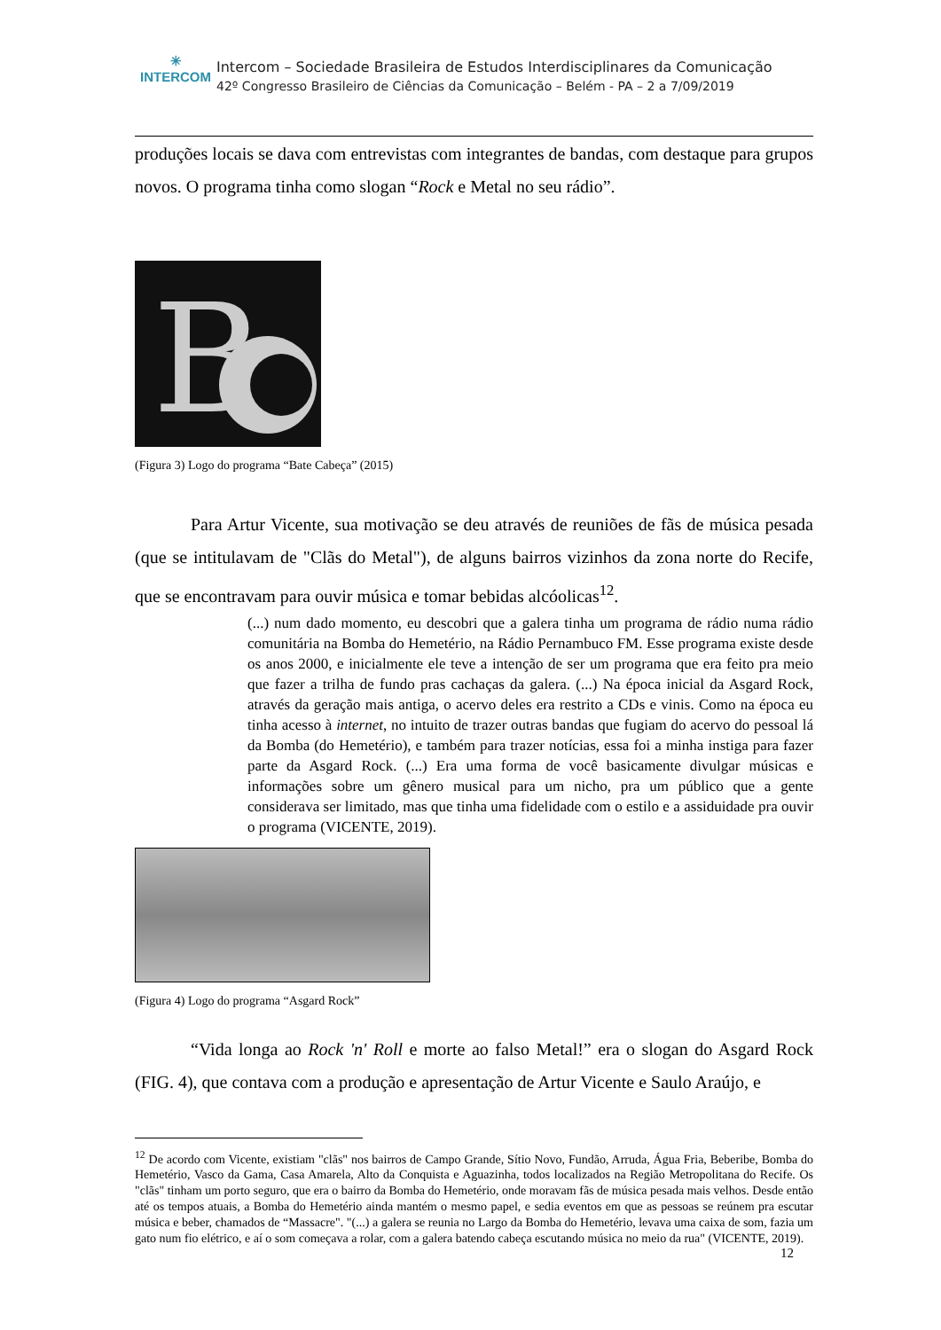✳
INTERCOM
Intercom – Sociedade Brasileira de Estudos Interdisciplinares da Comunicação
42º Congresso Brasileiro de Ciências da Comunicação – Belém - PA – 2 a 7/09/2019
produções locais se dava com entrevistas com integrantes de bandas, com destaque para grupos novos. O programa tinha como slogan “Rock e Metal no seu rádio”.
B
(Figura 3) Logo do programa “Bate Cabeça” (2015)
Para Artur Vicente, sua motivação se deu através de reuniões de fãs de música pesada (que se intitulavam de "Clãs do Metal"), de alguns bairros vizinhos da zona norte do Recife, que se encontravam para ouvir música e tomar bebidas alcóolicas<sup>12</sup>.
(...) num dado momento, eu descobri que a galera tinha um programa de rádio numa rádio comunitária na Bomba do Hemetério, na Rádio Pernambuco FM. Esse programa existe desde os anos 2000, e inicialmente ele teve a intenção de ser um programa que era feito pra meio que fazer a trilha de fundo pras cachaças da galera. (...) Na época inicial da Asgard Rock, através da geração mais antiga, o acervo deles era restrito a CDs e vinis. Como na época eu tinha acesso à internet, no intuito de trazer outras bandas que fugiam do acervo do pessoal lá da Bomba (do Hemetério), e também para trazer notícias, essa foi a minha instiga para fazer parte da Asgard Rock. (...) Era uma forma de você basicamente divulgar músicas e informações sobre um gênero musical para um nicho, pra um público que a gente considerava ser limitado, mas que tinha uma fidelidade com o estilo e a assiduidade pra ouvir o programa (VICENTE, 2019).
(Figura 4) Logo do programa “Asgard Rock”
“Vida longa ao Rock 'n' Roll e morte ao falso Metal!” era o slogan do Asgard Rock (FIG. 4), que contava com a produção e apresentação de Artur Vicente e Saulo Araújo, e
<sup>12</sup> De acordo com Vicente, existiam "clãs" nos bairros de Campo Grande, Sítio Novo, Fundão, Arruda, Água Fria, Beberibe, Bomba do Hemetério, Vasco da Gama, Casa Amarela, Alto da Conquista e Aguazinha, todos localizados na Região Metropolitana do Recife. Os "clãs" tinham um porto seguro, que era o bairro da Bomba do Hemetério, onde moravam fãs de música pesada mais velhos. Desde então até os tempos atuais, a Bomba do Hemetério ainda mantém o mesmo papel, e sedia eventos em que as pessoas se reúnem pra escutar música e beber, chamados de “Massacre". "(...) a galera se reunia no Largo da Bomba do Hemetério, levava uma caixa de som, fazia um gato num fio elétrico, e aí o som começava a rolar, com a galera batendo cabeça escutando música no meio da rua" (VICENTE, 2019).
12